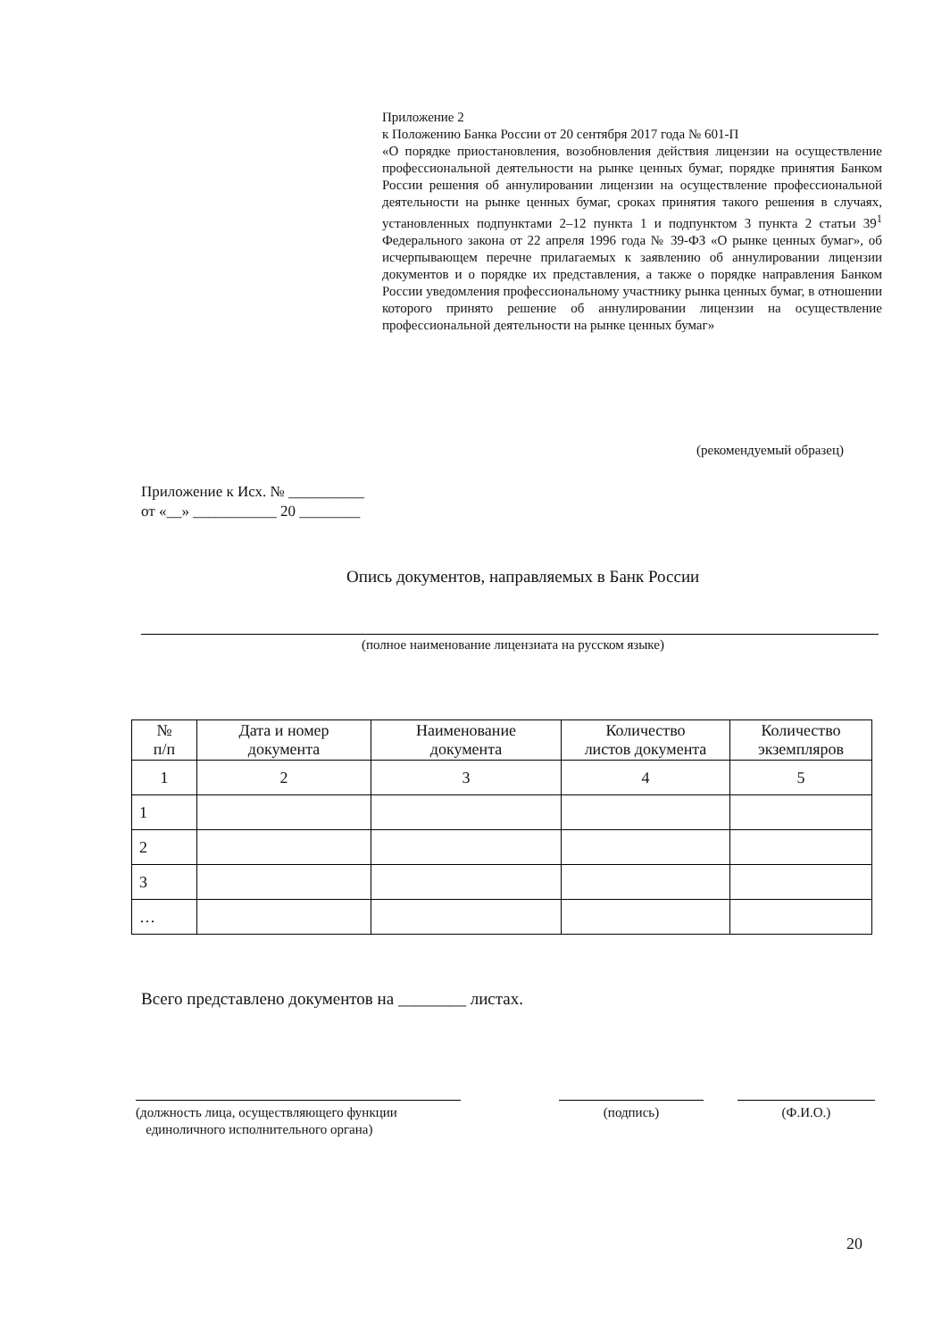Приложение 2
к Положению Банка России от 20 сентября 2017 года № 601-П
«О порядке приостановления, возобновления действия лицензии на осуществление профессиональной деятельности на рынке ценных бумаг, порядке принятия Банком России решения об аннулировании лицензии на осуществление профессиональной деятельности на рынке ценных бумаг, сроках принятия такого решения в случаях, установленных подпунктами 2–12 пункта 1 и подпунктом 3 пункта 2 статьи 39<sup>1</sup> Федерального закона от 22 апреля 1996 года № 39-ФЗ «О рынке ценных бумаг», об исчерпывающем перечне прилагаемых к заявлению об аннулировании лицензии документов и о порядке их представления, а также о порядке направления Банком России уведомления профессиональному участнику рынка ценных бумаг, в отношении которого принято решение об аннулировании лицензии на осуществление профессиональной деятельности на рынке ценных бумаг»
(рекомендуемый образец)
Приложение к Исх. № __________
от «__» ___________ 20 ________
Опись документов, направляемых в Банк России
(полное наименование лицензиата на русском языке)
| № п/п | Дата и номер документа | Наименование документа | Количество листов документа | Количество экземпляров |
| --- | --- | --- | --- | --- |
| 1 | 2 | 3 | 4 | 5 |
| 1 | | | | |
| 2 | | | | |
| 3 | | | | |
| … | | | | |
Всего представлено документов на ________ листах.
(должность лица, осуществляющего функции
единоличного исполнительного органа)
(подпись) (Ф.И.О.)
20